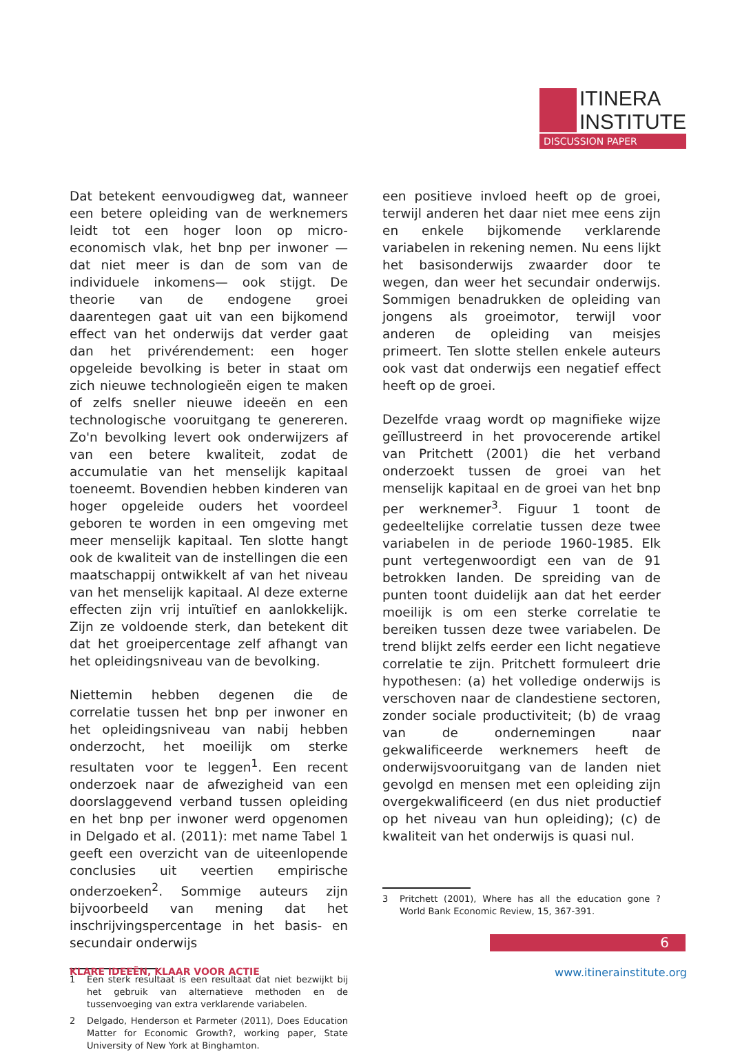ITINERA
INSTITUTE
DISCUSSION PAPER
Dat betekent eenvoudigweg dat, wanneer een betere opleiding van de werknemers leidt tot een hoger loon op micro-economisch vlak, het bnp per inwoner —dat niet meer is dan de som van de individuele inkomens— ook stijgt. De theorie van de endogene groei daarentegen gaat uit van een bijkomend effect van het onderwijs dat verder gaat dan het privérendement: een hoger opgeleide bevolking is beter in staat om zich nieuwe technologieën eigen te maken of zelfs sneller nieuwe ideeën en een technologische vooruitgang te genereren. Zo'n bevolking levert ook onderwijzers af van een betere kwaliteit, zodat de accumulatie van het menselijk kapitaal toeneemt. Bovendien hebben kinderen van hoger opgeleide ouders het voordeel geboren te worden in een omgeving met meer menselijk kapitaal. Ten slotte hangt ook de kwaliteit van de instellingen die een maatschappij ontwikkelt af van het niveau van het menselijk kapitaal. Al deze externe effecten zijn vrij intuïtief en aanlokkelijk. Zijn ze voldoende sterk, dan betekent dit dat het groeipercentage zelf afhangt van het opleidingsniveau van de bevolking.
Niettemin hebben degenen die de correlatie tussen het bnp per inwoner en het opleidingsniveau van nabij hebben onderzocht, het moeilijk om sterke resultaten voor te leggen<sup>1</sup>. Een recent onderzoek naar de afwezigheid van een doorslaggevend verband tussen opleiding en het bnp per inwoner werd opgenomen in Delgado et al. (2011): met name Tabel 1 geeft een overzicht van de uiteenlopende conclusies uit veertien empirische onderzoeken<sup>2</sup>. Sommige auteurs zijn bijvoorbeeld van mening dat het inschrijvingspercentage in het basis- en secundair onderwijs
1 Een sterk resultaat is een resultaat dat niet bezwijkt bij het gebruik van alternatieve methoden en de tussenvoeging van extra verklarende variabelen.
2 Delgado, Henderson et Parmeter (2011), Does Education Matter for Economic Growth?, working paper, State University of New York at Binghamton.
een positieve invloed heeft op de groei, terwijl anderen het daar niet mee eens zijn en enkele bijkomende verklarende variabelen in rekening nemen. Nu eens lijkt het basisonderwijs zwaarder door te wegen, dan weer het secundair onderwijs. Sommigen benadrukken de opleiding van jongens als groeimotor, terwijl voor anderen de opleiding van meisjes primeert. Ten slotte stellen enkele auteurs ook vast dat onderwijs een negatief effect heeft op de groei.
Dezelfde vraag wordt op magnifieke wijze geïllustreerd in het provocerende artikel van Pritchett (2001) die het verband onderzoekt tussen de groei van het menselijk kapitaal en de groei van het bnp per werknemer<sup>3</sup>. Figuur 1 toont de gedeeltelijke correlatie tussen deze twee variabelen in de periode 1960-1985. Elk punt vertegenwoordigt een van de 91 betrokken landen. De spreiding van de punten toont duidelijk aan dat het eerder moeilijk is om een sterke correlatie te bereiken tussen deze twee variabelen. De trend blijkt zelfs eerder een licht negatieve correlatie te zijn. Pritchett formuleert drie hypothesen: (a) het volledige onderwijs is verschoven naar de clandestiene sectoren, zonder sociale productiviteit; (b) de vraag van de ondernemingen naar gekwalificeerde werknemers heeft de onderwijsvooruitgang van de landen niet gevolgd en mensen met een opleiding zijn overgekwalificeerd (en dus niet productief op het niveau van hun opleiding); (c) de kwaliteit van het onderwijs is quasi nul.
3 Pritchett (2001), Where has all the education gone ? World Bank Economic Review, 15, 367-391.
6
KLARE IDEEËN, KLAAR VOOR ACTIE www.itinerainstitute.org